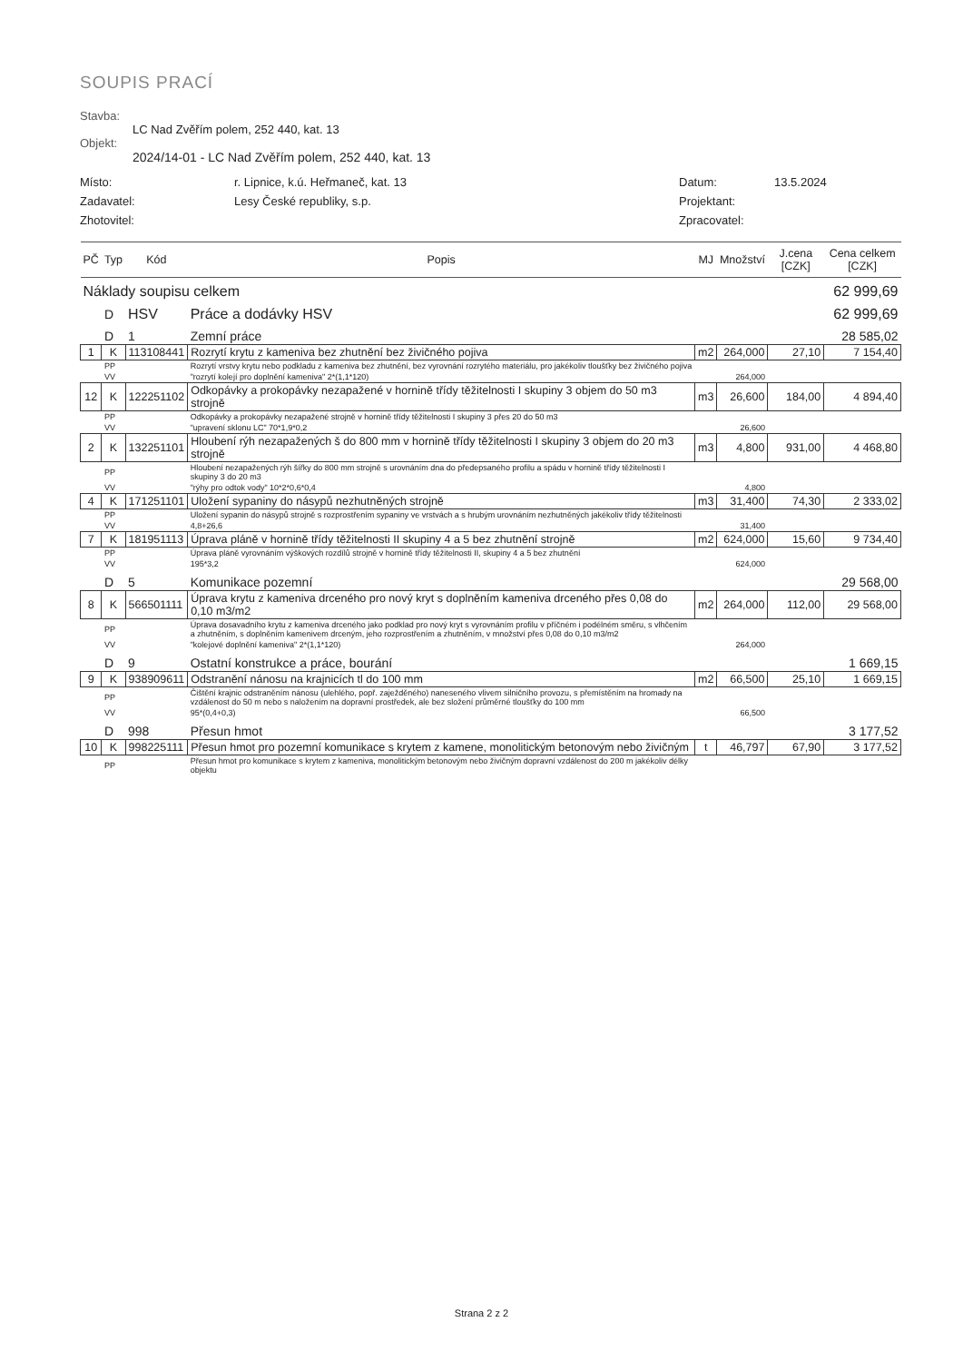SOUPIS PRACÍ
Stavba:
LC Nad Zvěřím polem, 252 440, kat. 13
Objekt:
2024/14-01 - LC Nad Zvěřím polem, 252 440, kat. 13
Místo: r. Lipnice, k.ú. Heřmaneč, kat. 13 Datum: 13.5.2024 Zadavatel: Lesy České republiky, s.p. Projektant: Zhotovitel: Zpracovatel:
| PČ | Typ | Kód | Popis | MJ | Množství | J.cena [CZK] | Cena celkem [CZK] |
| --- | --- | --- | --- | --- | --- | --- | --- |
| Náklady soupisu celkem | | | | | | | 62 999,69 |
| | D | HSV | Práce a dodávky HSV | | | | 62 999,69 |
| | D | 1 | Zemní práce | | | | 28 585,02 |
| 1 | K | 113108441 | Rozrytí krytu z kameniva bez zhutnění bez živičného pojiva | m2 | 264,000 | 27,10 | 7 154,40 |
| | PP | | Rozrytí vrstvy krytu nebo podkladu z kameniva bez zhutnění, bez vyrovnání rozrytého materiálu, pro jakékoliv tloušťky bez živičného pojiva | | | | |
| | VV | | "rozrytí kolejí pro doplnění kameniva" 2*(1,1*120) | | 264,000 | | |
| 12 | K | 122251102 | Odkopávky a prokopávky nezapažené v hornině třídy těžitelnosti I skupiny 3 objem do 50 m3 strojně | m3 | 26,600 | 184,00 | 4 894,40 |
| | PP | | Odkopávky a prokopávky nezapažené strojně v hornině třídy těžitelnosti I skupiny 3 přes 20 do 50 m3 | | | | |
| | VV | | "upravení sklonu LC" 70*1,9*0,2 | | 26,600 | | |
| 2 | K | 132251101 | Hloubení rýh nezapažených š do 800 mm v hornině třídy těžitelnosti I skupiny 3 objem do 20 m3 strojně | m3 | 4,800 | 931,00 | 4 468,80 |
| | PP | | Hloubení nezapažených rýh šířky do 800 mm strojně s urovnáním dna do předepsaného profilu a spádu v hornině třídy těžitelnosti I skupiny 3 do 20 m3 | | | | |
| | VV | | "rýhy pro odtok vody" 10*2*0,6*0,4 | | 4,800 | | |
| 4 | K | 171251101 | Uložení sypaniny do násypů nezhutněných strojně | m3 | 31,400 | 74,30 | 2 333,02 |
| | PP | | Uložení sypanin do násypů strojně s rozprostřením sypaniny ve vrstvách a s hrubým urovnáním nezhutněných jakékoliv třídy těžitelnosti | | | | |
| | VV | | 4,8+26,6 | | 31,400 | | |
| 7 | K | 181951113 | Úprava pláně v hornině třídy těžitelnosti II skupiny 4 a 5 bez zhutnění strojně | m2 | 624,000 | 15,60 | 9 734,40 |
| | PP | | Úprava pláně vyrovnáním výškových rozdílů strojně v hornině třídy těžitelnosti II, skupiny 4 a 5 bez zhutnění | | | | |
| | VV | | 195*3,2 | | 624,000 | | |
| | D | 5 | Komunikace pozemní | | | | 29 568,00 |
| 8 | K | 566501111 | Úprava krytu z kameniva drceného pro nový kryt s doplněním kameniva drceného přes 0,08 do 0,10 m3/m2 | m2 | 264,000 | 112,00 | 29 568,00 |
| | PP | | Úprava dosavadního krytu z kameniva drceného jako podklad pro nový kryt s vyrovnáním profilu v příčném i podélném směru, s vlhčením a zhutněním, s doplněním kamenivem drceným, jeho rozprostřením a zhutněním, v množství přes 0,08 do 0,10 m3/m2 | | | | |
| | VV | | "kolejové doplnění kameniva" 2*(1,1*120) | | 264,000 | | |
| | D | 9 | Ostatní konstrukce a práce, bourání | | | | 1 669,15 |
| 9 | K | 938909611 | Odstranění nánosu na krajnicích tl do 100 mm | m2 | 66,500 | 25,10 | 1 669,15 |
| | PP | | Čištění krajnic odstraněním nánosu (ulehlého, popř. zaježděného) naneseného vlivem silničního provozu, s přemístěním na hromady na vzdálenost do 50 m nebo s naložením na dopravní prostředek, ale bez složení průměrné tloušťky do 100 mm | | | | |
| | VV | | 95*(0,4+0,3) | | 66,500 | | |
| | D | 998 | Přesun hmot | | | | 3 177,52 |
| 10 | K | 998225111 | Přesun hmot pro pozemní komunikace s krytem z kamene, monolitickým betonovým nebo živičným | t | 46,797 | 67,90 | 3 177,52 |
| | PP | | Přesun hmot pro komunikace s krytem z kameniva, monolitickým betonovým nebo živičným dopravní vzdálenost do 200 m jakékoliv délky objektu | | | | |
Strana 2 z 2